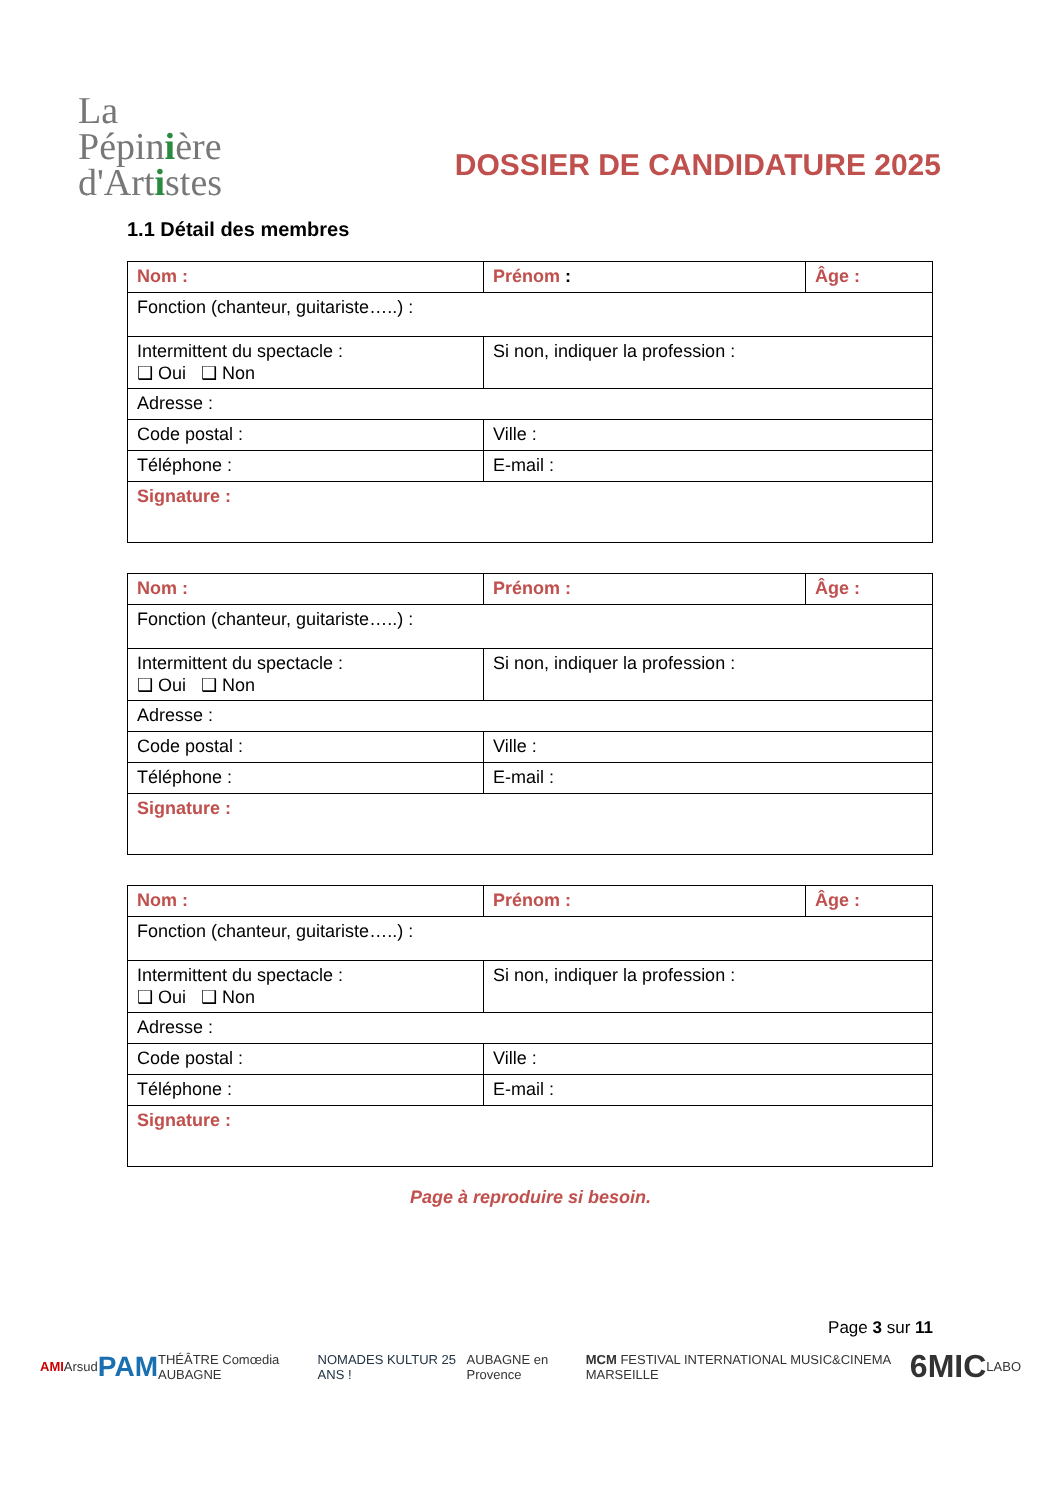La
Pépinière
d'Artistes
DOSSIER DE CANDIDATURE 2025
1.1 Détail des membres
| Nom : | Prénom : | Âge : |
| Fonction (chanteur, guitariste…..) : | | |
| Intermittent du spectacle : ❑ Oui ❑ Non | Si non, indiquer la profession : | |
| Adresse : | | |
| Code postal : | Ville : | |
| Téléphone : | E-mail : | |
| Signature : | | |
| Nom : | Prénom : | Âge : |
| Fonction (chanteur, guitariste…..) : | | |
| Intermittent du spectacle : ❑ Oui ❑ Non | Si non, indiquer la profession : | |
| Adresse : | | |
| Code postal : | Ville : | |
| Téléphone : | E-mail : | |
| Signature : | | |
| Nom : | Prénom : | Âge : |
| Fonction (chanteur, guitariste…..) : | | |
| Intermittent du spectacle : ❑ Oui ❑ Non | Si non, indiquer la profession : | |
| Adresse : | | |
| Code postal : | Ville : | |
| Téléphone : | E-mail : | |
| Signature : | | |
Page à reproduire si besoin.
Page 3 sur 11
AMI Arsud PAM THÉÂTRE Comœdia AUBAGNE NOMADES KULTUR 25 ANS ! AUBAGNE en Provence MCM FESTIVAL INTERNATIONAL MUSIC&CINEMA MARSEILLE 6MIC LABO